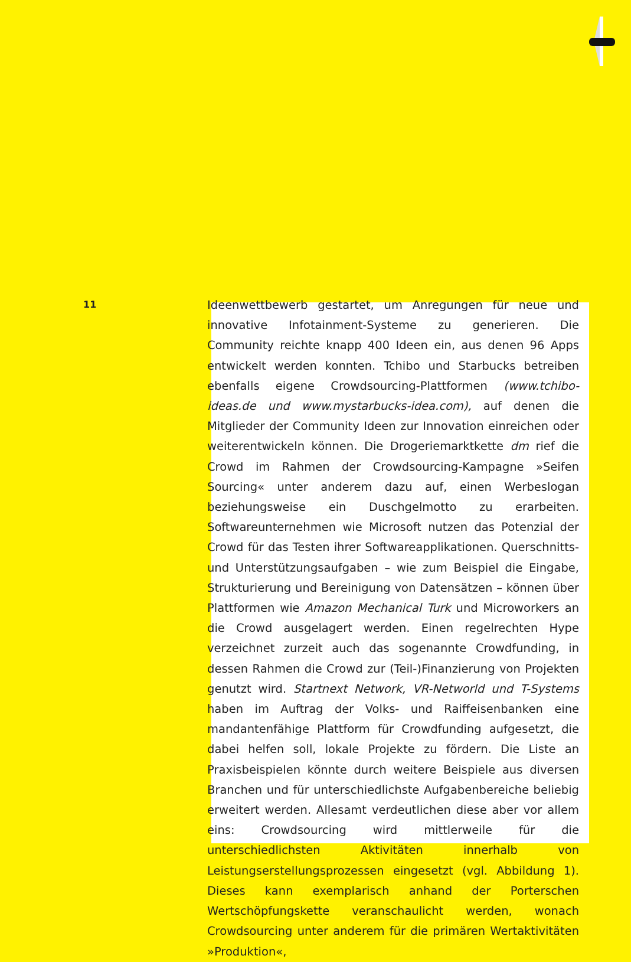11
Ideenwettbewerb gestartet, um Anregungen für neue und innovative Infotainment-Systeme zu generieren. Die Community reichte knapp 400 Ideen ein, aus denen 96 Apps entwickelt werden konnten. Tchibo und Starbucks betreiben ebenfalls eigene Crowdsourcing-Plattformen (www.tchibo-ideas.de und www.mystarbucks-idea.com), auf denen die Mitglieder der Community Ideen zur Innovation einreichen oder weiterentwickeln können. Die Drogeriemarktkette dm rief die Crowd im Rahmen der Crowdsourcing-Kampagne »Seifen Sourcing« unter anderem dazu auf, einen Werbeslogan beziehungsweise ein Duschgelmotto zu erarbeiten. Softwareunternehmen wie Microsoft nutzen das Potenzial der Crowd für das Testen ihrer Softwareapplikationen. Querschnitts- und Unterstützungsaufgaben – wie zum Beispiel die Eingabe, Strukturierung und Bereinigung von Datensätzen – können über Plattformen wie Amazon Mechanical Turk und Microworkers an die Crowd ausgelagert werden. Einen regelrechten Hype verzeichnet zurzeit auch das sogenannte Crowdfunding, in dessen Rahmen die Crowd zur (Teil-)Finanzierung von Projekten genutzt wird. Startnext Network, VR-Networld und T-Systems haben im Auftrag der Volks- und Raiffeisenbanken eine mandantenfähige Plattform für Crowdfunding aufgesetzt, die dabei helfen soll, lokale Projekte zu fördern. Die Liste an Praxisbeispielen könnte durch weitere Beispiele aus diversen Branchen und für unterschiedlichste Aufgabenbereiche beliebig erweitert werden. Allesamt verdeutlichen diese aber vor allem eins: Crowdsourcing wird mittlerweile für die unterschiedlichsten Aktivitäten innerhalb von Leistungserstellungsprozessen eingesetzt (vgl. Abbildung 1). Dieses kann exemplarisch anhand der Porterschen Wertschöpfungskette veranschaulicht werden, wonach Crowdsourcing unter anderem für die primären Wertaktivitäten »Produktion«,